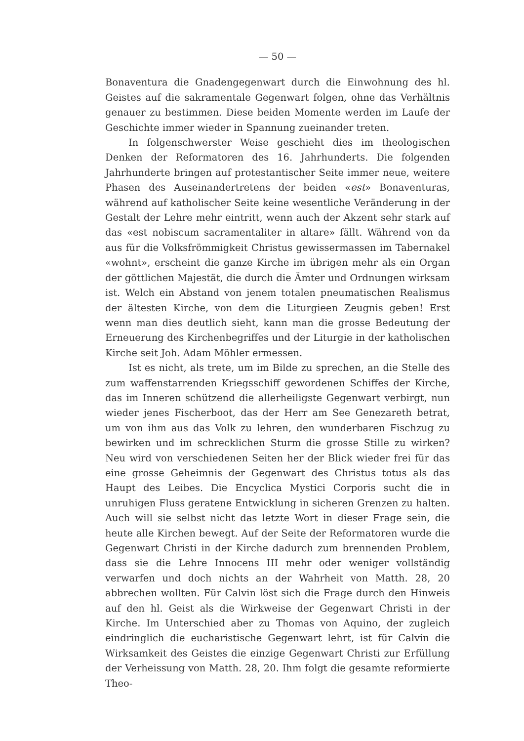— 50 —
Bonaventura die Gnadengegenwart durch die Einwohnung des hl. Geistes auf die sakramentale Gegenwart folgen, ohne das Verhältnis genauer zu bestimmen. Diese beiden Momente werden im Laufe der Geschichte immer wieder in Spannung zueinander treten.
In folgenschwerster Weise geschieht dies im theologischen Denken der Reformatoren des 16. Jahrhunderts. Die folgenden Jahrhunderte bringen auf protestantischer Seite immer neue, weitere Phasen des Auseinandertretens der beiden «est» Bonaventuras, während auf katholischer Seite keine wesentliche Veränderung in der Gestalt der Lehre mehr eintritt, wenn auch der Akzent sehr stark auf das «est nobiscum sacramentaliter in altare» fällt. Während von da aus für die Volksfrömmigkeit Christus gewissermassen im Tabernakel «wohnt», erscheint die ganze Kirche im übrigen mehr als ein Organ der göttlichen Majestät, die durch die Ämter und Ordnungen wirksam ist. Welch ein Abstand von jenem totalen pneumatischen Realismus der ältesten Kirche, von dem die Liturgieen Zeugnis geben! Erst wenn man dies deutlich sieht, kann man die grosse Bedeutung der Erneuerung des Kirchenbegriffes und der Liturgie in der katholischen Kirche seit Joh. Adam Möhler ermessen.
Ist es nicht, als trete, um im Bilde zu sprechen, an die Stelle des zum waffenstarrenden Kriegsschiff gewordenen Schiffes der Kirche, das im Inneren schützend die allerheiligste Gegenwart verbirgt, nun wieder jenes Fischerboot, das der Herr am See Genezareth betrat, um von ihm aus das Volk zu lehren, den wunderbaren Fischzug zu bewirken und im schrecklichen Sturm die grosse Stille zu wirken? Neu wird von verschiedenen Seiten her der Blick wieder frei für das eine grosse Geheimnis der Gegenwart des Christus totus als das Haupt des Leibes. Die Encyclica Mystici Corporis sucht die in unruhigen Fluss geratene Entwicklung in sicheren Grenzen zu halten. Auch will sie selbst nicht das letzte Wort in dieser Frage sein, die heute alle Kirchen bewegt. Auf der Seite der Reformatoren wurde die Gegenwart Christi in der Kirche dadurch zum brennenden Problem, dass sie die Lehre Innocens III mehr oder weniger vollständig verwarfen und doch nichts an der Wahrheit von Matth. 28, 20 abbrechen wollten. Für Calvin löst sich die Frage durch den Hinweis auf den hl. Geist als die Wirkweise der Gegenwart Christi in der Kirche. Im Unterschied aber zu Thomas von Aquino, der zugleich eindringlich die eucharistische Gegenwart lehrt, ist für Calvin die Wirksamkeit des Geistes die einzige Gegenwart Christi zur Erfüllung der Verheissung von Matth. 28, 20. Ihm folgt die gesamte reformierte Theo-